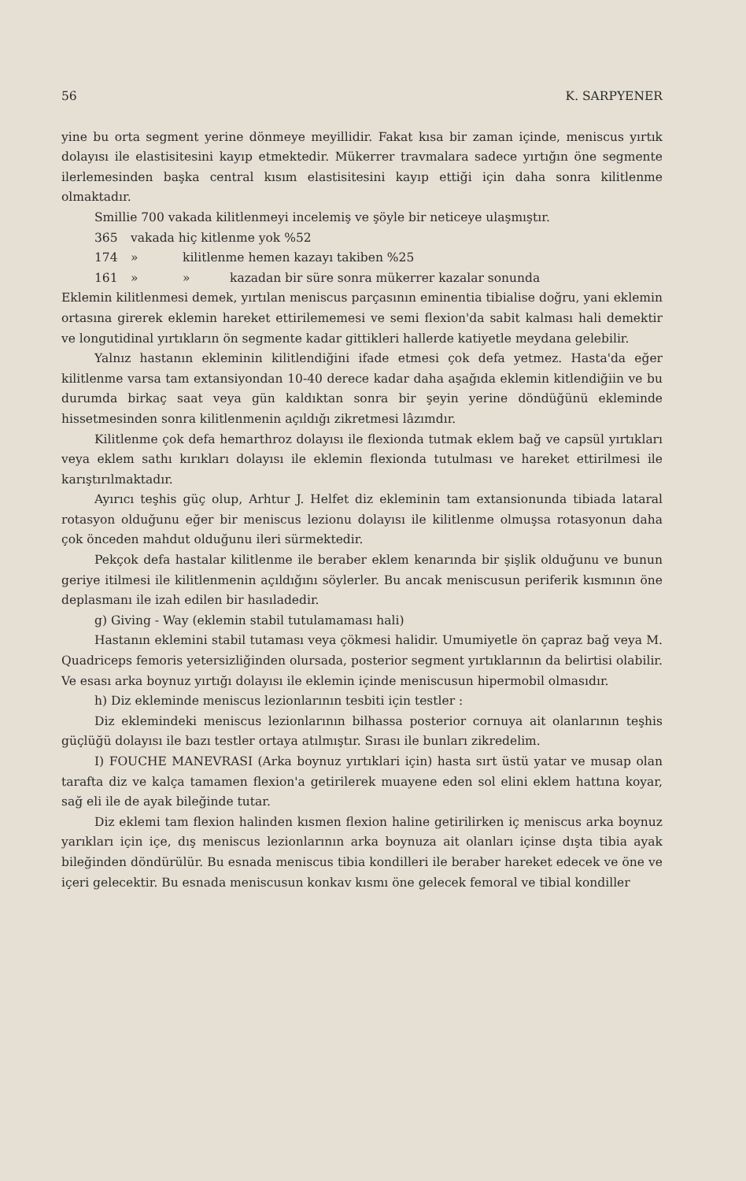56 K. SARPYENER
yine bu orta segment yerine dönmeye meyillidir. Fakat kısa bir zaman içinde, meniscus yırtık dolayısı ile elastisitesini kayıp etmektedir. Mükerrer travmalara sadece yırtığın öne segmente ilerlemesinden başka central kısım elastisitesini kayıp ettiği için daha sonra kilitlenme olmaktadır.
Smillie 700 vakada kilitlenmeyi incelemiş ve şöyle bir neticeye ulaşmıştır.
365 vakada hiç kitlenme yok %52
174 » kilitlenme hemen kazayı takiben %25
161 » » kazadan bir süre sonra mükerrer kazalar sonunda
Eklemin kilitlenmesi demek, yırtılan meniscus parçasının eminentia tibialise doğru, yani eklemin ortasına girerek eklemin hareket ettirilememesi ve semi flexion'da sabit kalması hali demektir ve longutidinal yırtıkların ön segmente kadar gittikleri hallerde katiyetle meydana gelebilir.
Yalnız hastanın ekleminin kilitlendiğini ifade etmesi çok defa yetmez. Hasta'da eğer kilitlenme varsa tam extansiyondan 10-40 derece kadar daha aşağıda eklemin kitlendiğiin ve bu durumda birkaç saat veya gün kaldıktan sonra bir şeyin yerine döndüğünü ekleminde hissetmesinden sonra kilitlenmenin açıldığı zikretmesi lâzımdır.
Kilitlenme çok defa hemarthroz dolayısı ile flexionda tutmak eklem bağ ve capsül yırtıkları veya eklem sathı kırıkları dolayısı ile eklemin flexionda tutulması ve hareket ettirilmesi ile karıştırılmaktadır.
Ayırıcı teşhis güç olup, Arhtur J. Helfet diz ekleminin tam extansionunda tibiada lataral rotasyon olduğunu eğer bir meniscus lezionu dolayısı ile kilitlenme olmuşsa rotasyonun daha çok önceden mahdut olduğunu ileri sürmektedir.
Pekçok defa hastalar kilitlenme ile beraber eklem kenarında bir şişlik olduğunu ve bunun geriye itilmesi ile kilitlenmenin açıldığını söylerler. Bu ancak meniscusun periferik kısmının öne deplasmanı ile izah edilen bir hasıladedir.
g) Giving - Way (eklemin stabil tutulamaması hali)
Hastanın eklemini stabil tutaması veya çökmesi halidir. Umumiyetle ön çapraz bağ veya M. Quadriceps femoris yetersizliğinden olursada, posterior segment yırtıklarının da belirtisi olabilir. Ve esası arka boynuz yırtığı dolayısı ile eklemin içinde meniscusun hipermobil olmasıdır.
h) Diz ekleminde meniscus lezionlarının tesbiti için testler :
Diz eklemindeki meniscus lezionlarının bilhassa posterior cornuya ait olanlarının teşhis güçlüğü dolayısı ile bazı testler ortaya atılmıştır. Sırası ile bunları zikredelim.
I) FOUCHE MANEVRASI (Arka boynuz yırtıklari için) hasta sırt üstü yatar ve musap olan tarafta diz ve kalça tamamen flexion'a getirilerek muayene eden sol elini eklem hattına koyar, sağ eli ile de ayak bileğinde tutar.
Diz eklemi tam flexion halinden kısmen flexion haline getirilirken iç meniscus arka boynuz yarıkları için içe, dış meniscus lezionlarının arka boynuza ait olanları içinse dışta tibia ayak bileğinden döndürülür. Bu esnada meniscus tibia kondilleri ile beraber hareket edecek ve öne ve içeri gelecektir. Bu esnada meniscusun konkav kısmı öne gelecek femoral ve tibial kondiller